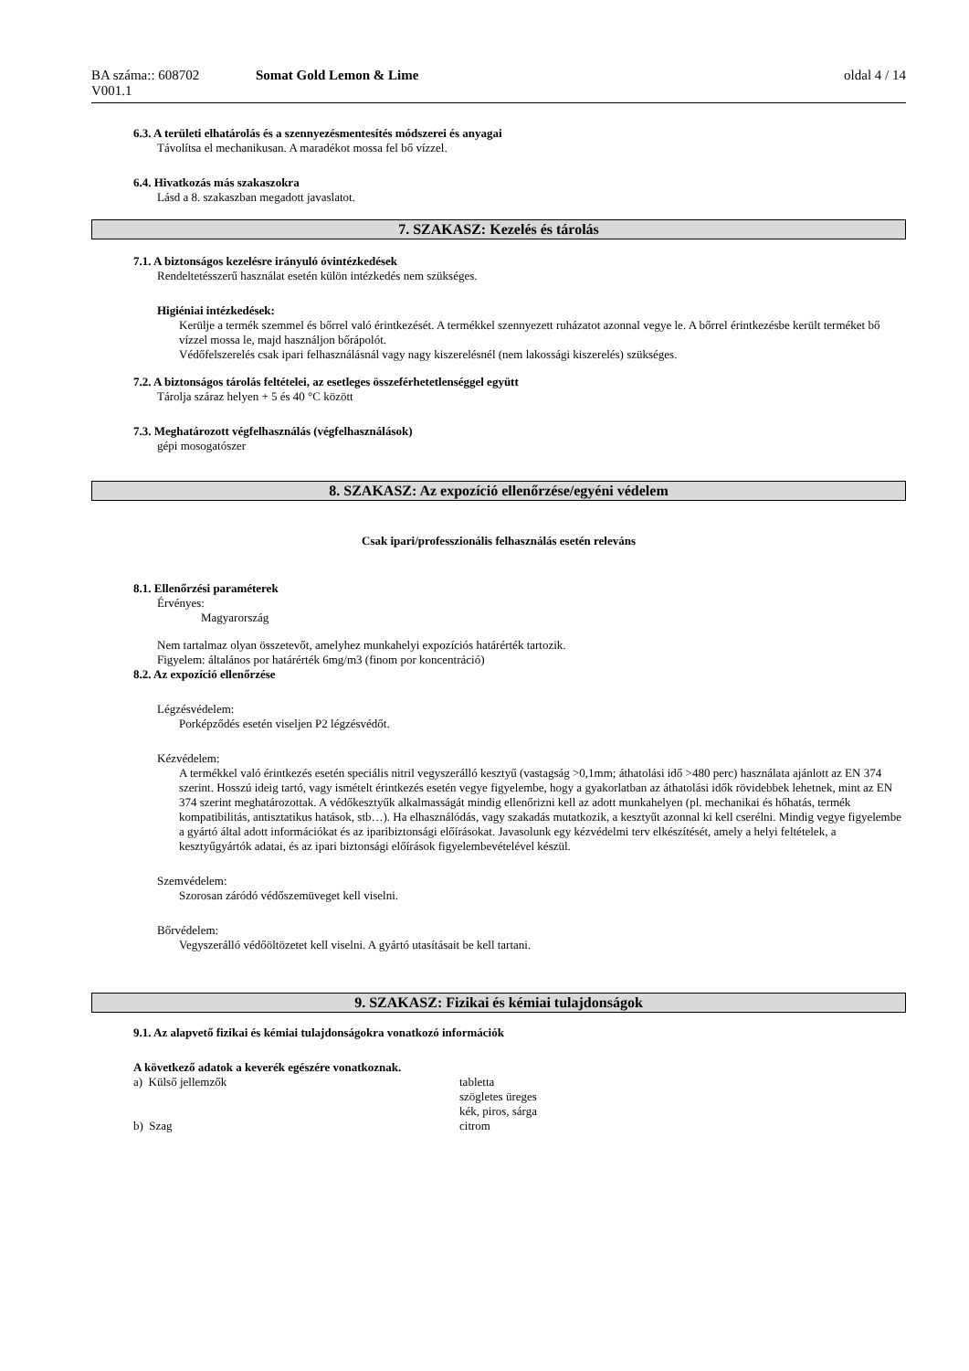| BA száma:: 608702 V001.1 | Somat Gold Lemon & Lime | oldal 4 / 14 |
6.3. A területi elhatárolás és a szennyezésmentesítés módszerei és anyagai
Távolítsa el mechanikusan. A maradékot mossa fel bő vízzel.
6.4. Hivatkozás más szakaszokra
Lásd a 8. szakaszban megadott javaslatot.
7. SZAKASZ: Kezelés és tárolás
7.1. A biztonságos kezelésre irányuló óvintézkedések
Rendeltetésszerű használat esetén külön intézkedés nem szükséges.
Higiéniai intézkedések:
Kerülje a termék szemmel és bőrrel való érintkezését. A termékkel szennyezett ruházatot azonnal vegye le. A bőrrel érintkezésbe került terméket bő vízzel mossa le, majd használjon bőrápolót.
Védőfelszerelés csak ipari felhasználásnál vagy nagy kiszerelésnél (nem lakossági kiszerelés) szükséges.
7.2. A biztonságos tárolás feltételei, az esetleges összeférhetetlenséggel együtt
Tárolja száraz helyen + 5 és 40 °C között
7.3. Meghatározott végfelhasználás (végfelhasználások)
gépi mosogatószer
8. SZAKASZ: Az expozíció ellenőrzése/egyéni védelem
Csak ipari/professzionális felhasználás esetén releváns
8.1. Ellenőrzési paraméterek
Érvényes:
Magyarország
Nem tartalmaz olyan összetevőt, amelyhez munkahelyi expozíciós határérték tartozik.
Figyelem: általános por határérték 6mg/m3 (finom por koncentráció)
8.2. Az expozíció ellenőrzése
Légzésvédelem:
Porképződés esetén viseljen P2 légzésvédőt.
Kézvédelem:
A termékkel való érintkezés esetén speciális nitril vegyszerálló kesztyű (vastagság >0,1mm; áthatolási idő >480 perc) használata ajánlott az EN 374 szerint. Hosszú ideig tartó, vagy ismételt érintkezés esetén vegye figyelembe, hogy a gyakorlatban az áthatolási idők rövidebbek lehetnek, mint az EN 374 szerint meghatározottak. A védőkesztyűk alkalmasságát mindig ellenőrizni kell az adott munkahelyen (pl. mechanikai és hőhatás, termék kompatibilitás, antisztatikus hatások, stb…). Ha elhasználódás, vagy szakadás mutatkozik, a kesztyűt azonnal ki kell cserélni. Mindig vegye figyelembe a gyártó által adott információkat és az iparibiztonsági előírásokat. Javasolunk egy kézvédelmi terv elkészítését, amely a helyi feltételek, a kesztyűgyártók adatai, és az ipari biztonsági előírások figyelembevételével készül.
Szemvédelem:
Szorosan záródó védőszemüveget kell viselni.
Bőrvédelem:
Vegyszerálló védőöltözetet kell viselni. A gyártó utasításait be kell tartani.
9. SZAKASZ: Fizikai és kémiai tulajdonságok
9.1. Az alapvető fizikai és kémiai tulajdonságokra vonatkozó információk
A következő adatok a keverék egészére vonatkoznak.
| a) Külső jellemzők | tabletta |
| | szögletes üreges |
| | kék, piros, sárga |
| b) Szag | citrom |